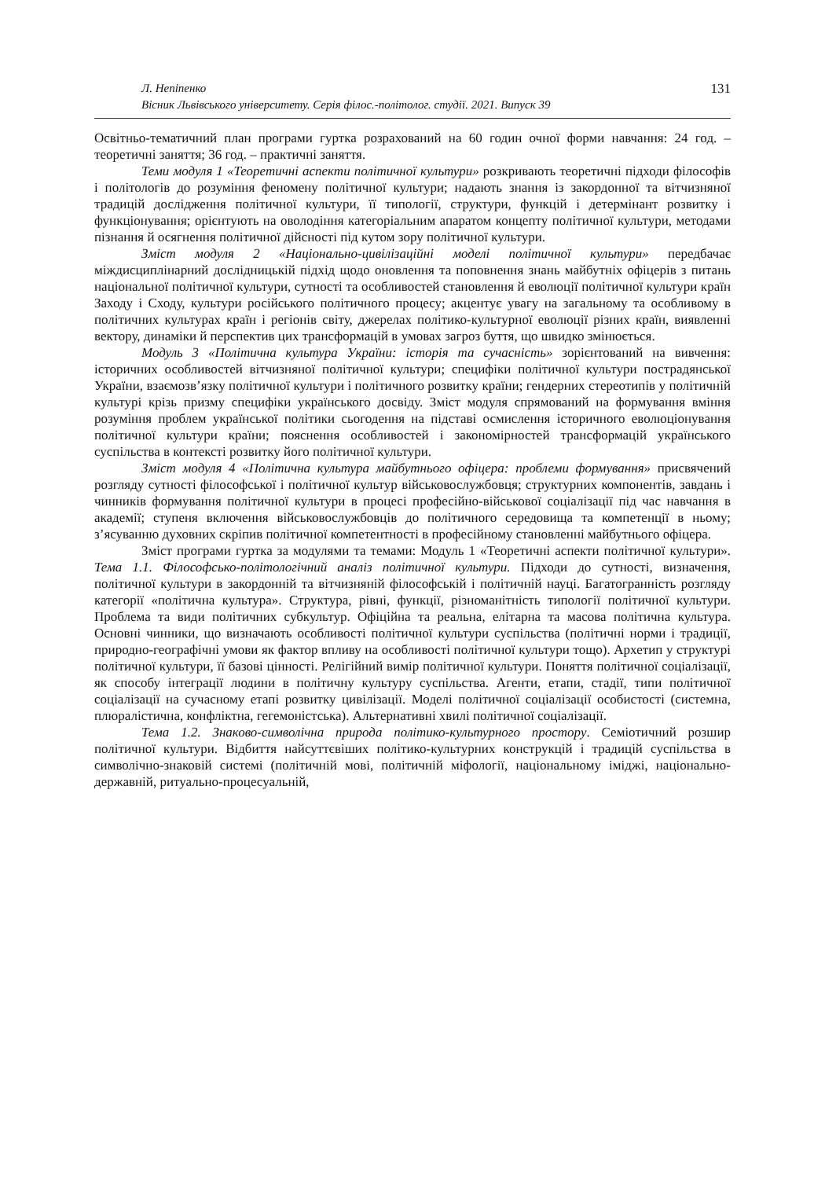Л. Непіпенко
Вісник Львівського університету. Серія філос.-політолог. студії. 2021. Випуск 39
131
Освітньо-тематичний план програми гуртка розрахований на 60 годин очної форми навчання: 24 год. – теоретичні заняття; 36 год. – практичні заняття.
Теми модуля 1 «Теоретичні аспекти політичної культури» розкривають теоретичні підходи філософів і політологів до розуміння феномену політичної культури; надають знання із закордонної та вітчизняної традицій дослідження політичної культури, її типології, структури, функцій і детермінант розвитку і функціонування; орієнтують на оволодіння категоріальним апаратом концепту політичної культури, методами пізнання й осягнення політичної дійсності під кутом зору політичної культури.
Зміст модуля 2 «Національно-цивілізаційні моделі політичної культури» передбачає міждисциплінарний дослідницькій підхід щодо оновлення та поповнення знань майбутніх офіцерів з питань національної політичної культури, сутності та особливостей становлення й еволюції політичної культури країн Заходу і Сходу, культури російського політичного процесу; акцентує увагу на загальному та особливому в політичних культурах країн і регіонів світу, джерелах політико-культурної еволюції різних країн, виявленні вектору, динаміки й перспектив цих трансформацій в умовах загроз буття, що швидко змінюється.
Модуль 3 «Політична культура України: історія та сучасність» зорієнтований на вивчення: історичних особливостей вітчизняної політичної культури; специфіки політичної культури пострадянської України, взаємозв’язку політичної культури і політичного розвитку країни; гендерних стереотипів у політичній культурі крізь призму специфіки українського досвіду. Зміст модуля спрямований на формування вміння розуміння проблем української політики сьогодення на підставі осмислення історичного еволюціонування політичної культури країни; пояснення особливостей і закономірностей трансформацій українського суспільства в контексті розвитку його політичної культури.
Зміст модуля 4 «Політична культура майбутнього офіцера: проблеми формування» присвячений розгляду сутності філософської і політичної культур військовослужбовця; структурних компонентів, завдань і чинників формування політичної культури в процесі професійно-військової соціалізації під час навчання в академії; ступеня включення військовослужбовців до політичного середовища та компетенції в ньому; з’ясуванню духовних скріпив політичної компетентності в професійному становленні майбутнього офіцера.
Зміст програми гуртка за модулями та темами: Модуль 1 «Теоретичні аспекти політичної культури». Тема 1.1. Філософсько-політологічний аналіз політичної культури. Підходи до сутності, визначення, політичної культури в закордонній та вітчизняній філософській і політичній науці. Багатогранність розгляду категорії «політична культура». Структура, рівні, функції, різноманітність типології політичної культури. Проблема та види політичних субкультур. Офіційна та реальна, елітарна та масова політична культура. Основні чинники, що визначають особливості політичної культури суспільства (політичні норми і традиції, природно-географічні умови як фактор впливу на особливості політичної культури тощо). Архетип у структурі політичної культури, її базові цінності. Релігійний вимір політичної культури. Поняття політичної соціалізації, як способу інтеграції людини в політичну культуру суспільства. Агенти, етапи, стадії, типи політичної соціалізації на сучасному етапі розвитку цивілізації. Моделі політичної соціалізації особистості (системна, плюралістична, конфліктна, гегемоністська). Альтернативні хвилі політичної соціалізації.
Тема 1.2. Знаково-символічна природа політико-культурного простору. Семіотичний розшир політичної культури. Відбиття найсуттєвіших політико-культурних конструкцій і традицій суспільства в символічно-знаковій системі (політичній мові, політичній міфології, національному іміджі, національно-державній, ритуально-процесуальній,